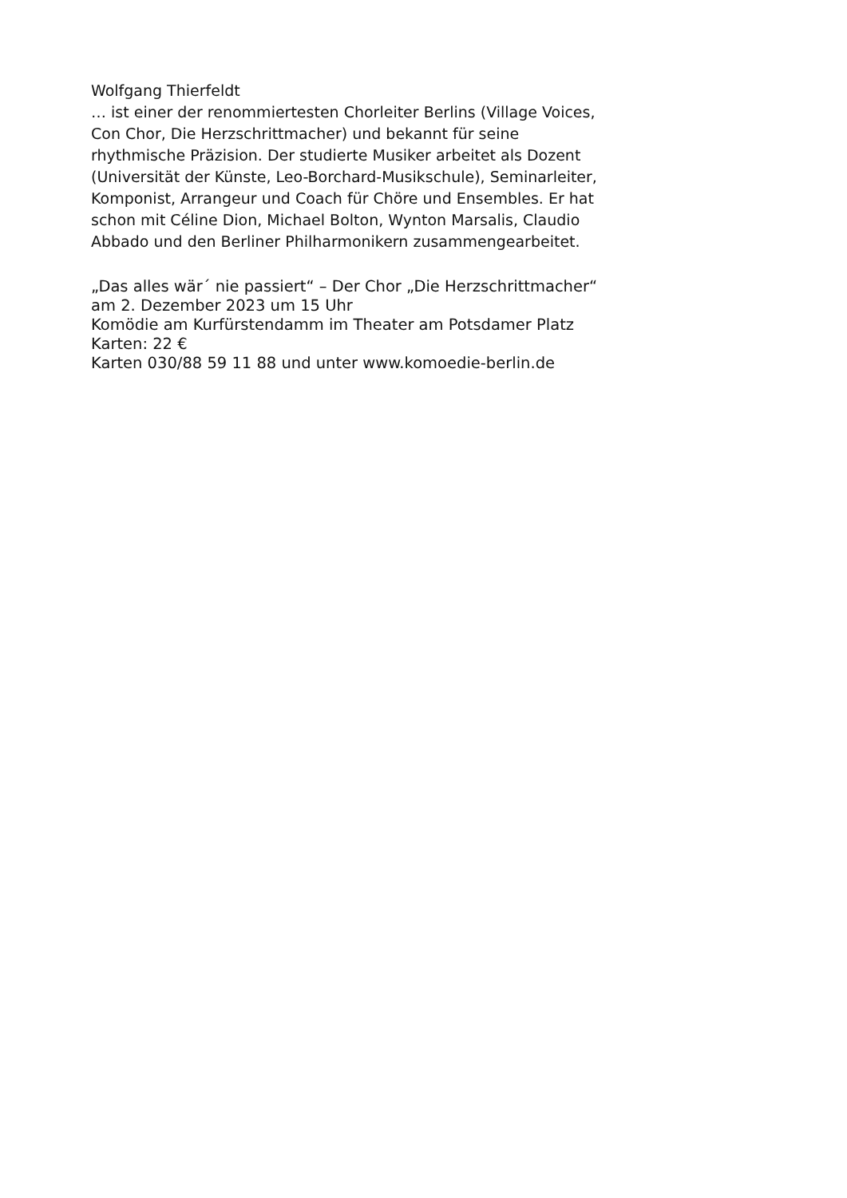Wolfgang Thierfeldt
… ist einer der renommiertesten Chorleiter Berlins (Village Voices, Con Chor, Die Herzschrittmacher) und bekannt für seine rhythmische Präzision. Der studierte Musiker arbeitet als Dozent (Universität der Künste, Leo-Borchard-Musikschule), Seminarleiter, Komponist, Arrangeur und Coach für Chöre und Ensembles. Er hat schon mit Céline Dion, Michael Bolton, Wynton Marsalis, Claudio Abbado und den Berliner Philharmonikern zusammengearbeitet.
„Das alles wär´ nie passiert“ – Der Chor „Die Herzschrittmacher“
am 2. Dezember 2023 um 15 Uhr
Komödie am Kurfürstendamm im Theater am Potsdamer Platz
Karten: 22 €
Karten 030/88 59 11 88 und unter www.komoedie-berlin.de